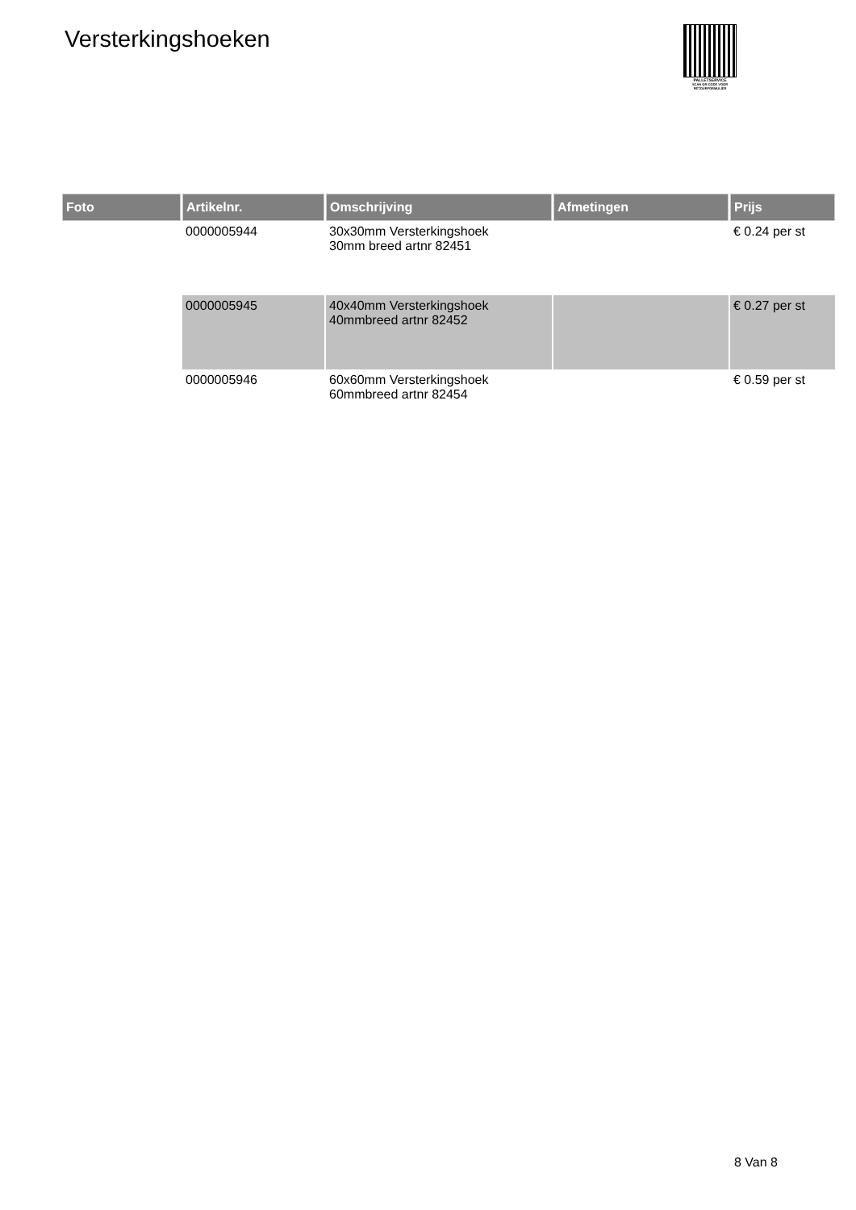Versterkingshoeken
PALLETSERVICE
SCAN QR-CODE VOOR RETOURFORMULIER
| Foto | Artikelnr. | Omschrijving | Afmetingen | Prijs |
| --- | --- | --- | --- | --- |
| | 0000005944 | 30x30mm Versterkingshoek 30mm breed artnr 82451 | | € 0.24 per st |
| | 0000005945 | 40x40mm Versterkingshoek 40mmbreed artnr 82452 | | € 0.27 per st |
| | 0000005946 | 60x60mm Versterkingshoek 60mmbreed artnr 82454 | | € 0.59 per st |
8 Van 8